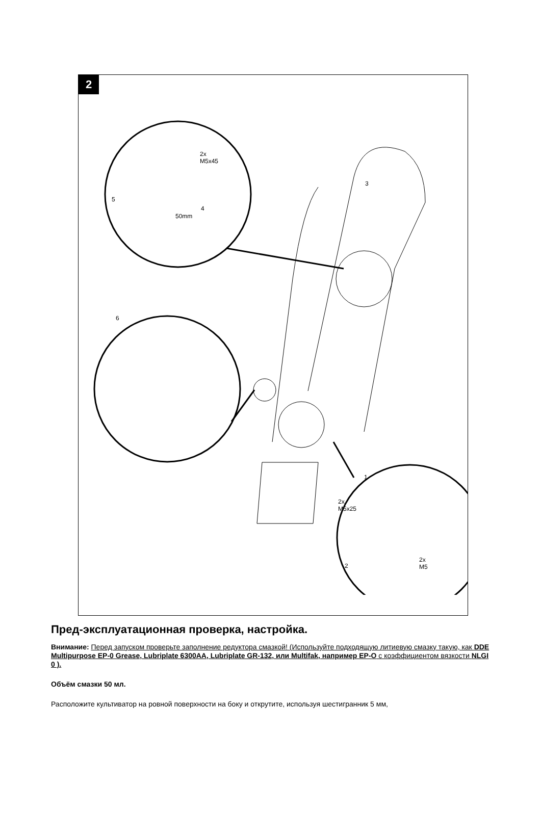2
2x
M5x45
4
5
50mm
3
6
1
2x
M5x25
2
2x
M5
Пред-эксплуатационная проверка, настройка.
Внимание: Перед запуском проверьте заполнение редуктора смазкой! (Используйте подходящую литиевую смазку такую, как DDE Multipurpose EP-0 Grease, Lubriplate 6300AA, Lubriplate GR-132, или Multifak, например EP-O с коэффициентом вязкости NLGI 0 ).
Объём смазки 50 мл.
Расположите культиватор на ровной поверхности на боку и открутите, используя шестигранник 5 мм,